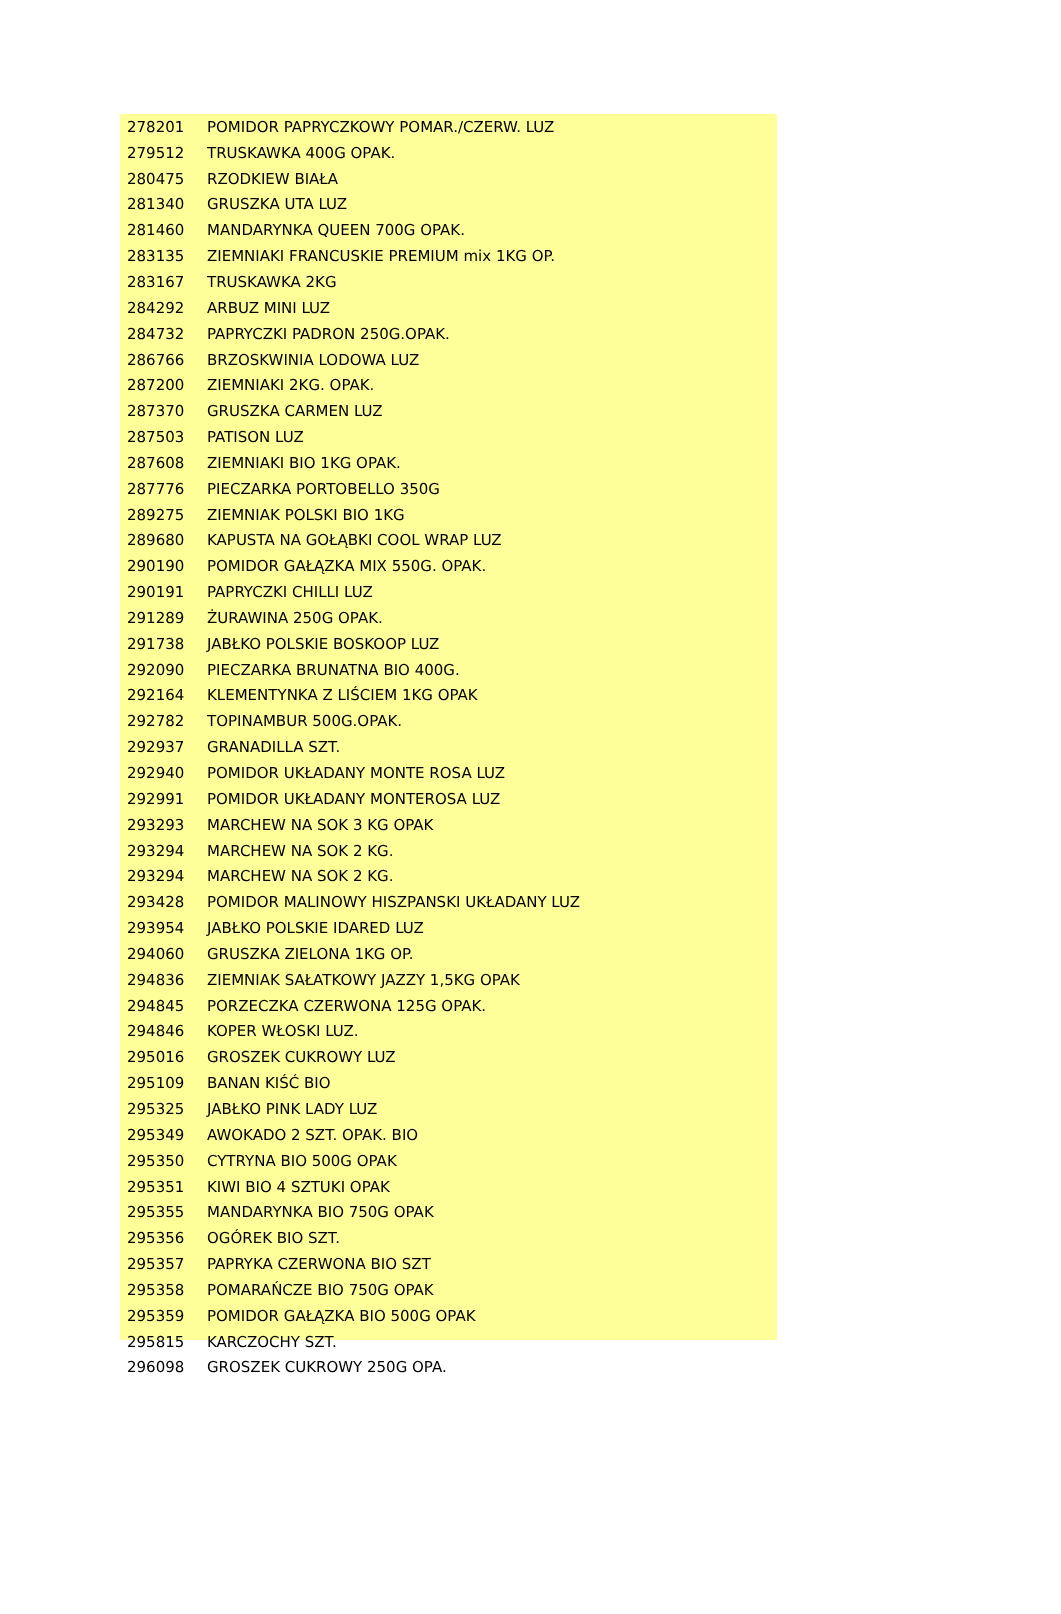| 278201 | POMIDOR PAPRYCZKOWY POMAR./CZERW. LUZ |
| 279512 | TRUSKAWKA 400G OPAK. |
| 280475 | RZODKIEW BIAŁA |
| 281340 | GRUSZKA UTA LUZ |
| 281460 | MANDARYNKA QUEEN 700G OPAK. |
| 283135 | ZIEMNIAKI FRANCUSKIE PREMIUM mix 1KG OP. |
| 283167 | TRUSKAWKA 2KG |
| 284292 | ARBUZ MINI LUZ |
| 284732 | PAPRYCZKI PADRON 250G.OPAK. |
| 286766 | BRZOSKWINIA LODOWA LUZ |
| 287200 | ZIEMNIAKI 2KG. OPAK. |
| 287370 | GRUSZKA CARMEN LUZ |
| 287503 | PATISON LUZ |
| 287608 | ZIEMNIAKI BIO 1KG OPAK. |
| 287776 | PIECZARKA PORTOBELLO 350G |
| 289275 | ZIEMNIAK POLSKI BIO 1KG |
| 289680 | KAPUSTA NA GOŁĄBKI COOL WRAP LUZ |
| 290190 | POMIDOR GAŁĄZKA MIX 550G. OPAK. |
| 290191 | PAPRYCZKI CHILLI LUZ |
| 291289 | ŻURAWINA 250G OPAK. |
| 291738 | JABŁKO POLSKIE BOSKOOP LUZ |
| 292090 | PIECZARKA BRUNATNA BIO 400G. |
| 292164 | KLEMENTYNKA Z LIŚCIEM 1KG OPAK |
| 292782 | TOPINAMBUR 500G.OPAK. |
| 292937 | GRANADILLA SZT. |
| 292940 | POMIDOR UKŁADANY MONTE ROSA LUZ |
| 292991 | POMIDOR UKŁADANY MONTEROSA LUZ |
| 293293 | MARCHEW NA SOK 3 KG OPAK |
| 293294 | MARCHEW NA SOK 2 KG. |
| 293294 | MARCHEW NA SOK 2 KG. |
| 293428 | POMIDOR MALINOWY HISZPANSKI UKŁADANY LUZ |
| 293954 | JABŁKO POLSKIE IDARED LUZ |
| 294060 | GRUSZKA ZIELONA 1KG OP. |
| 294836 | ZIEMNIAK SAŁATKOWY JAZZY 1,5KG OPAK |
| 294845 | PORZECZKA CZERWONA 125G OPAK. |
| 294846 | KOPER WŁOSKI LUZ. |
| 295016 | GROSZEK CUKROWY LUZ |
| 295109 | BANAN KIŚĆ BIO |
| 295325 | JABŁKO PINK LADY LUZ |
| 295349 | AWOKADO 2 SZT. OPAK. BIO |
| 295350 | CYTRYNA BIO 500G OPAK |
| 295351 | KIWI BIO 4 SZTUKI OPAK |
| 295355 | MANDARYNKA BIO 750G OPAK |
| 295356 | OGÓREK BIO SZT. |
| 295357 | PAPRYKA CZERWONA BIO SZT |
| 295358 | POMARAŃCZE BIO 750G OPAK |
| 295359 | POMIDOR GAŁĄZKA BIO 500G OPAK |
| 295815 | KARCZOCHY SZT. |
| 296098 | GROSZEK CUKROWY 250G OPA. |